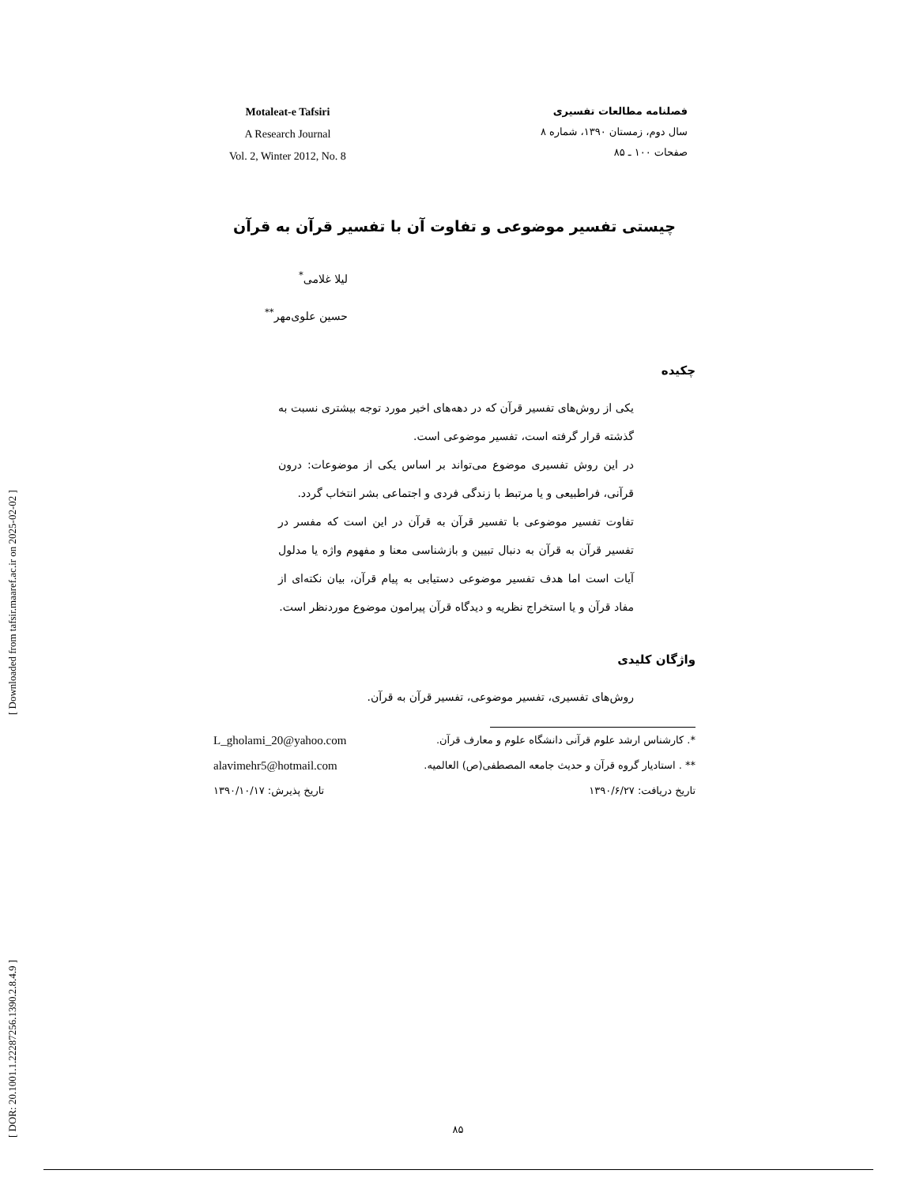[ DOR: 20.1001.1.22287256.1390.2.8.4.9 ] [ Downloaded from tafsir.maaref.ac.ir on 2025-02-02 ]
Motaleat-e Tafsiri
A Research Journal
Vol. 2, Winter 2012, No. 8
فصلنامه مطالعات تفسیری
سال دوم، زمستان ۱۳۹۰، شماره ۸
صفحات ۱۰۰ ـ ۸۵
چیستی تفسیر موضوعی و تفاوت آن با تفسیر قرآن به قرآن
لیلا غلامی<sup>*</sup>
حسین علوی‌مهر<sup>**</sup>
چکیده
یکی از روش‌های تفسیر قرآن که در دهه‌های اخیر مورد توجه بیشتری نسبت به گذشته قرار گرفته است، تفسیر موضوعی است.
در این روش تفسیری موضوع می‌تواند بر اساس یکی از موضوعات: درون قرآنی، فراطبیعی و یا مرتبط با زندگی فردی و اجتماعی بشر انتخاب گردد.
تفاوت تفسیر موضوعی با تفسیر قرآن به قرآن در این است که مفسر در تفسیر قرآن به قرآن به دنبال تبیین و بازشناسی معنا و مفهوم واژه یا مدلول آیات است اما هدف تفسیر موضوعی دستیابی به پیام قرآن، بیان نکته‌ای از مفاد قرآن و یا استخراج نظریه و دیدگاه قرآن پیرامون موضوع موردنظر است.
واژگان کلیدی
روش‌های تفسیری، تفسیر موضوعی، تفسیر قرآن به قرآن.
*. کارشناس ارشد علوم قرآنی دانشگاه علوم و معارف قرآن. L_gholami_20@yahoo.com
** . استادیار گروه قرآن و حدیث جامعه المصطفی(ص) العالمیه. alavimehr5@hotmail.com
تاریخ دریافت: ۱۳۹۰/۶/۲۷ تاریخ پذیرش: ۱۳۹۰/۱۰/۱۷
۸۵